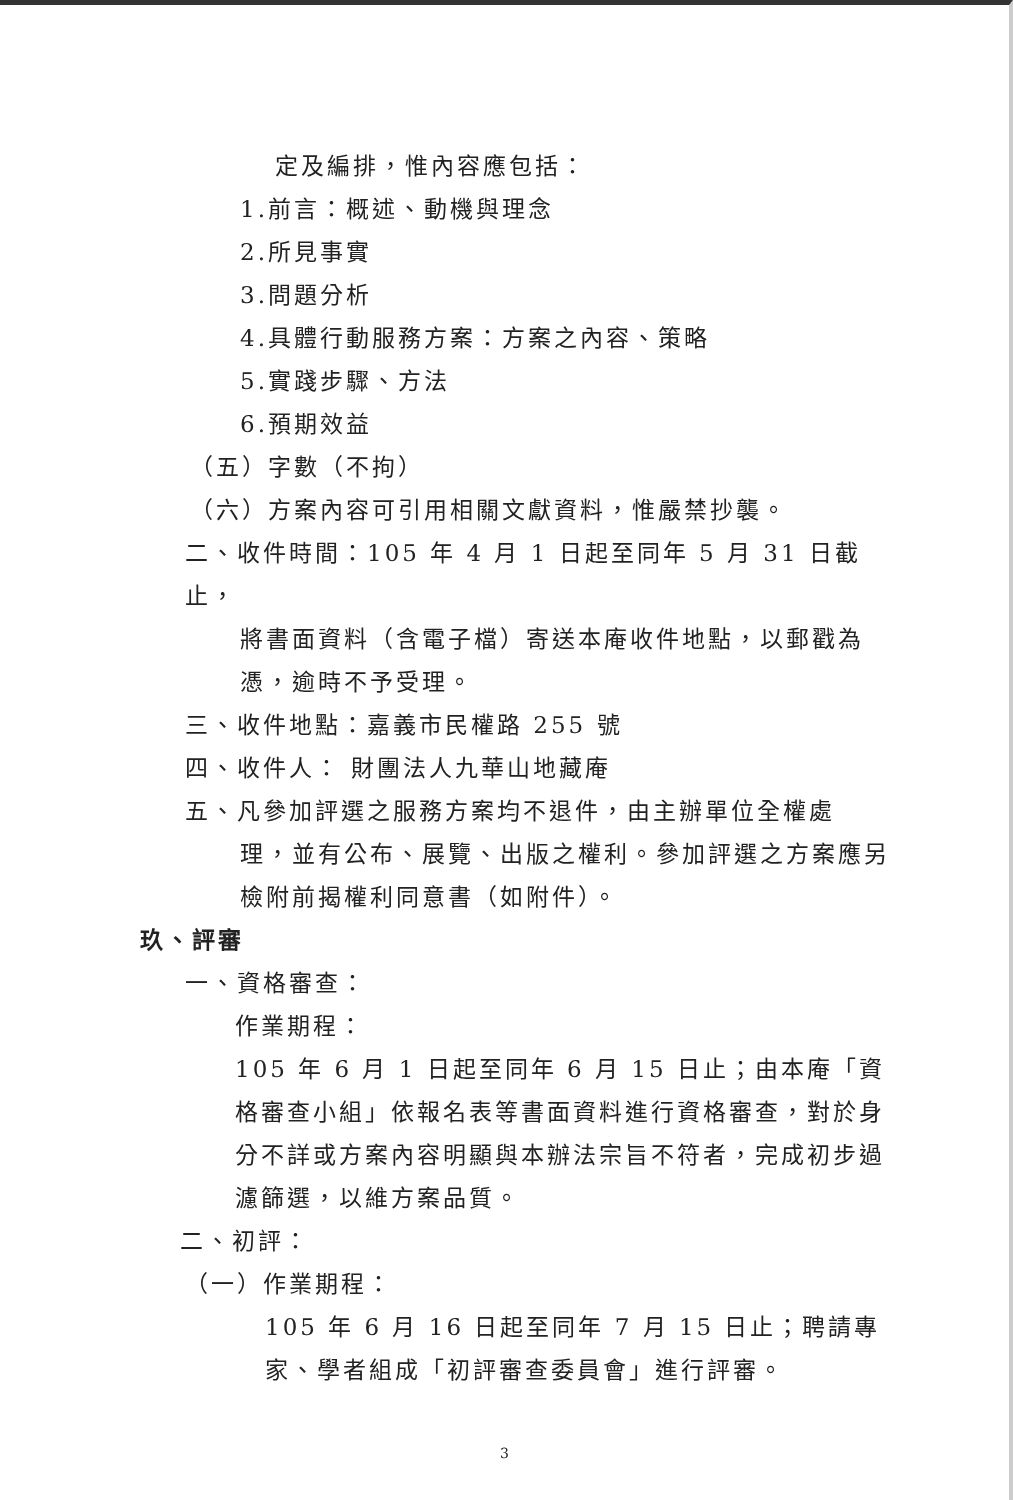定及編排，惟內容應包括：
1.前言：概述、動機與理念
2.所見事實
3.問題分析
4.具體行動服務方案：方案之內容、策略
5.實踐步驟、方法
6.預期效益
（五）字數（不拘）
（六）方案內容可引用相關文獻資料，惟嚴禁抄襲。
二、收件時間：105 年 4 月 1 日起至同年 5 月 31 日截止，
將書面資料（含電子檔）寄送本庵收件地點，以郵戳為憑，逾時不予受理。
三、收件地點：嘉義市民權路 255 號
四、收件人： 財團法人九華山地藏庵
五、凡參加評選之服務方案均不退件，由主辦單位全權處
理，並有公布、展覽、出版之權利。參加評選之方案應另檢附前揭權利同意書（如附件）。
玖、評審
一、資格審查：
作業期程：
105 年 6 月 1 日起至同年 6 月 15 日止；由本庵「資格審查小組」依報名表等書面資料進行資格審查，對於身分不詳或方案內容明顯與本辦法宗旨不符者，完成初步過濾篩選，以維方案品質。
二、初評：
（一）作業期程：
105 年 6 月 16 日起至同年 7 月 15 日止；聘請專家、學者組成「初評審查委員會」進行評審。
3